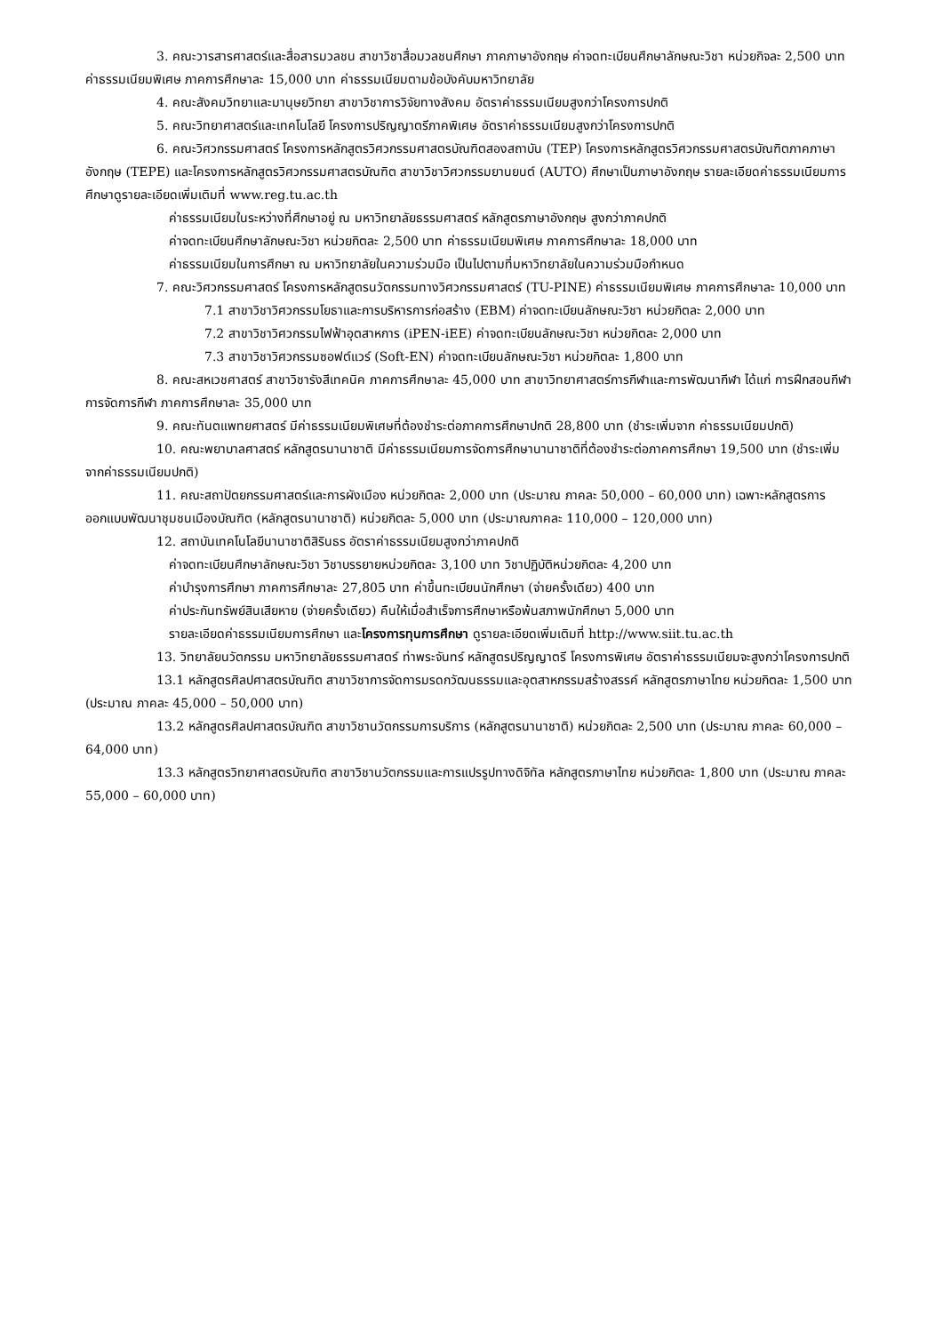3. คณะวารสารศาสตร์และสื่อสารมวลชน สาขาวิชาสื่อมวลชนศึกษา ภาคภาษาอังกฤษ ค่าจดทะเบียนศึกษาลักษณะวิชา หน่วยกิจละ 2,500 บาท ค่าธรรมเนียมพิเศษ ภาคการศึกษาละ 15,000 บาท ค่าธรรมเนียมตามข้อบังคับมหาวิทยาลัย
4. คณะสังคมวิทยาและมานุษยวิทยา สาขาวิชาการวิจัยทางสังคม อัตราค่าธรรมเนียมสูงกว่าโครงการปกติ
5. คณะวิทยาศาสตร์และเทคโนโลยี โครงการปริญญาตรีภาคพิเศษ อัตราค่าธรรมเนียมสูงกว่าโครงการปกติ
6. คณะวิศวกรรมศาสตร์ โครงการหลักสูตรวิศวกรรมศาสตรบัณฑิตสองสถาบัน (TEP) โครงการหลักสูตรวิศวกรรมศาสตรบัณฑิตภาคภาษาอังกฤษ (TEPE) และโครงการหลักสูตรวิศวกรรมศาสตรบัณฑิต สาขาวิชาวิศวกรรมยานยนต์ (AUTO) ศึกษาเป็นภาษาอังกฤษ รายละเอียดค่าธรรมเนียมการศึกษาดูรายละเอียดเพิ่มเติมที่ www.reg.tu.ac.th
ค่าธรรมเนียมในระหว่างที่ศึกษาอยู่ ณ มหาวิทยาลัยธรรมศาสตร์ หลักสูตรภาษาอังกฤษ สูงกว่าภาคปกติ
ค่าจดทะเบียนศึกษาลักษณะวิชา หน่วยกิตละ 2,500 บาท ค่าธรรมเนียมพิเศษ ภาคการศึกษาละ 18,000 บาท
ค่าธรรมเนียมในการศึกษา ณ มหาวิทยาลัยในความร่วมมือ เป็นไปตามที่มหาวิทยาลัยในความร่วมมือกำหนด
7. คณะวิศวกรรมศาสตร์ โครงการหลักสูตรนวัตกรรมทางวิศวกรรมศาสตร์ (TU-PINE) ค่าธรรมเนียมพิเศษ ภาคการศึกษาละ 10,000 บาท
7.1 สาขาวิชาวิศวกรรมโยธาและการบริหารการก่อสร้าง (EBM) ค่าจดทะเบียนลักษณะวิชา หน่วยกิตละ 2,000 บาท
7.2 สาขาวิชาวิศวกรรมไฟฟ้าอุตสาหการ (iPEN-iEE) ค่าจดทะเบียนลักษณะวิชา หน่วยกิตละ 2,000 บาท
7.3 สาขาวิชาวิศวกรรมซอฟต์แวร์ (Soft-EN) ค่าจดทะเบียนลักษณะวิชา หน่วยกิตละ 1,800 บาท
8. คณะสหเวชศาสตร์ สาขาวิชารังสีเทคนิค ภาคการศึกษาละ 45,000 บาท สาขาวิทยาศาสตร์การกีฬาและการพัฒนากีฬา ได้แก่ การฝึกสอนกีฬา การจัดการกีฬา ภาคการศึกษาละ 35,000 บาท
9. คณะทันตแพทยศาสตร์ มีค่าธรรมเนียมพิเศษที่ต้องชำระต่อภาคการศึกษาปกติ 28,800 บาท (ชำระเพิ่มจาก ค่าธรรมเนียมปกติ)
10. คณะพยาบาลศาสตร์ หลักสูตรนานาชาติ มีค่าธรรมเนียมการจัดการศึกษานานาชาติที่ต้องชำระต่อภาคการศึกษา 19,500 บาท (ชำระเพิ่มจากค่าธรรมเนียมปกติ)
11. คณะสถาปัตยกรรมศาสตร์และการผังเมือง หน่วยกิตละ 2,000 บาท (ประมาณ ภาคละ 50,000 – 60,000 บาท) เฉพาะหลักสูตรการออกแบบพัฒนาชุมชนเมืองบัณฑิต (หลักสูตรนานาชาติ) หน่วยกิตละ 5,000 บาท (ประมาณภาคละ 110,000 – 120,000 บาท)
12. สถาบันเทคโนโลยีนานาชาติสิรินธร อัตราค่าธรรมเนียมสูงกว่าภาคปกติ
ค่าจดทะเบียนศึกษาลักษณะวิชา วิชาบรรยายหน่วยกิตละ 3,100 บาท วิชาปฏิบัติหน่วยกิตละ 4,200 บาท
ค่าบำรุงการศึกษา ภาคการศึกษาละ 27,805 บาท ค่าขึ้นทะเบียนนักศึกษา (จ่ายครั้งเดียว) 400 บาท
ค่าประกันทรัพย์สินเสียหาย (จ่ายครั้งเดียว) คืนให้เมื่อสำเร็จการศึกษาหรือพ้นสภาพนักศึกษา 5,000 บาท
รายละเอียดค่าธรรมเนียมการศึกษา และโครงการทุนการศึกษา ดูรายละเอียดเพิ่มเติมที่ http://www.siit.tu.ac.th
13. วิทยาลัยนวัตกรรม มหาวิทยาลัยธรรมศาสตร์ ท่าพระจันทร์ หลักสูตรปริญญาตรี โครงการพิเศษ อัตราค่าธรรมเนียมจะสูงกว่าโครงการปกติ
13.1 หลักสูตรศิลปศาสตรบัณฑิต สาขาวิชาการจัดการมรดกวัฒนธรรมและอุตสาหกรรมสร้างสรรค์ หลักสูตรภาษาไทย หน่วยกิตละ 1,500 บาท (ประมาณ ภาคละ 45,000 – 50,000 บาท)
13.2 หลักสูตรศิลปศาสตรบัณฑิต สาขาวิชานวัตกรรมการบริการ (หลักสูตรนานาชาติ) หน่วยกิตละ 2,500 บาท (ประมาณ ภาคละ 60,000 – 64,000 บาท)
13.3 หลักสูตรวิทยาศาสตรบัณฑิต สาขาวิชานวัตกรรมและการแปรรูปทางดิจิทัล หลักสูตรภาษาไทย หน่วยกิตละ 1,800 บาท (ประมาณ ภาคละ 55,000 – 60,000 บาท)